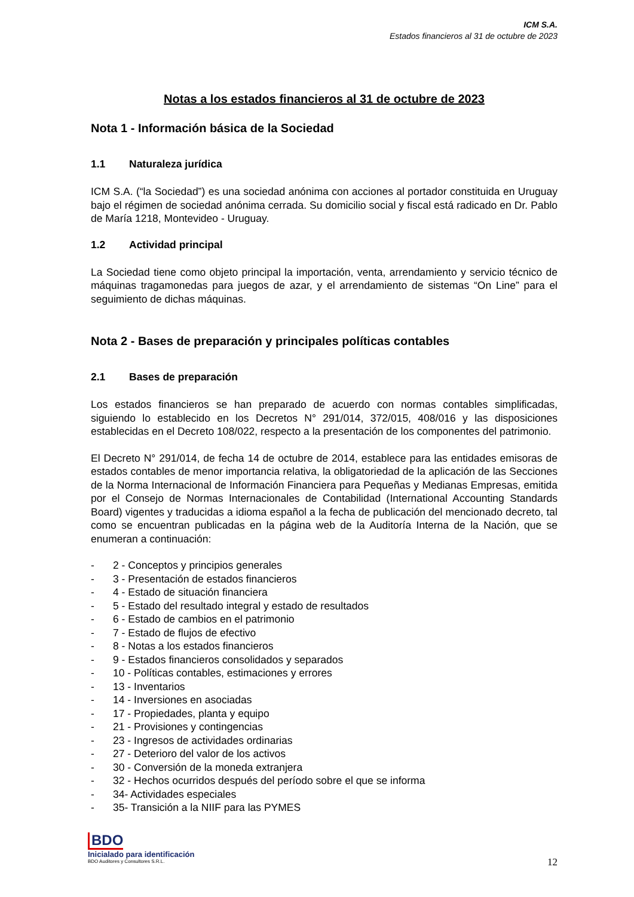ICM S.A.
Estados financieros al 31 de octubre de 2023
Notas a los estados financieros al 31 de octubre de 2023
Nota 1 - Información básica de la Sociedad
1.1 Naturaleza jurídica
ICM S.A. (“la Sociedad”) es una sociedad anónima con acciones al portador constituida en Uruguay bajo el régimen de sociedad anónima cerrada. Su domicilio social y fiscal está radicado en Dr. Pablo de María 1218, Montevideo - Uruguay.
1.2 Actividad principal
La Sociedad tiene como objeto principal la importación, venta, arrendamiento y servicio técnico de máquinas tragamonedas para juegos de azar, y el arrendamiento de sistemas “On Line” para el seguimiento de dichas máquinas.
Nota 2 - Bases de preparación y principales políticas contables
2.1 Bases de preparación
Los estados financieros se han preparado de acuerdo con normas contables simplificadas, siguiendo lo establecido en los Decretos N° 291/014, 372/015, 408/016 y las disposiciones establecidas en el Decreto 108/022, respecto a la presentación de los componentes del patrimonio.
El Decreto N° 291/014, de fecha 14 de octubre de 2014, establece para las entidades emisoras de estados contables de menor importancia relativa, la obligatoriedad de la aplicación de las Secciones de la Norma Internacional de Información Financiera para Pequeñas y Medianas Empresas, emitida por el Consejo de Normas Internacionales de Contabilidad (International Accounting Standards Board) vigentes y traducidas a idioma español a la fecha de publicación del mencionado decreto, tal como se encuentran publicadas en la página web de la Auditoría Interna de la Nación, que se enumeran a continuación:
- 2 - Conceptos y principios generales
- 3 - Presentación de estados financieros
- 4 - Estado de situación financiera
- 5 - Estado del resultado integral y estado de resultados
- 6 - Estado de cambios en el patrimonio
- 7 - Estado de flujos de efectivo
- 8 - Notas a los estados financieros
- 9 - Estados financieros consolidados y separados
- 10 - Políticas contables, estimaciones y errores
- 13 - Inventarios
- 14 - Inversiones en asociadas
- 17 - Propiedades, planta y equipo
- 21 - Provisiones y contingencias
- 23 - Ingresos de actividades ordinarias
- 27 - Deterioro del valor de los activos
- 30 - Conversión de la moneda extranjera
- 32 - Hechos ocurridos después del período sobre el que se informa
- 34- Actividades especiales
- 35- Transición a la NIIF para las PYMES
BDO
Inicialado para identificación
BDO Auditores y Consultores S.R.L.
12